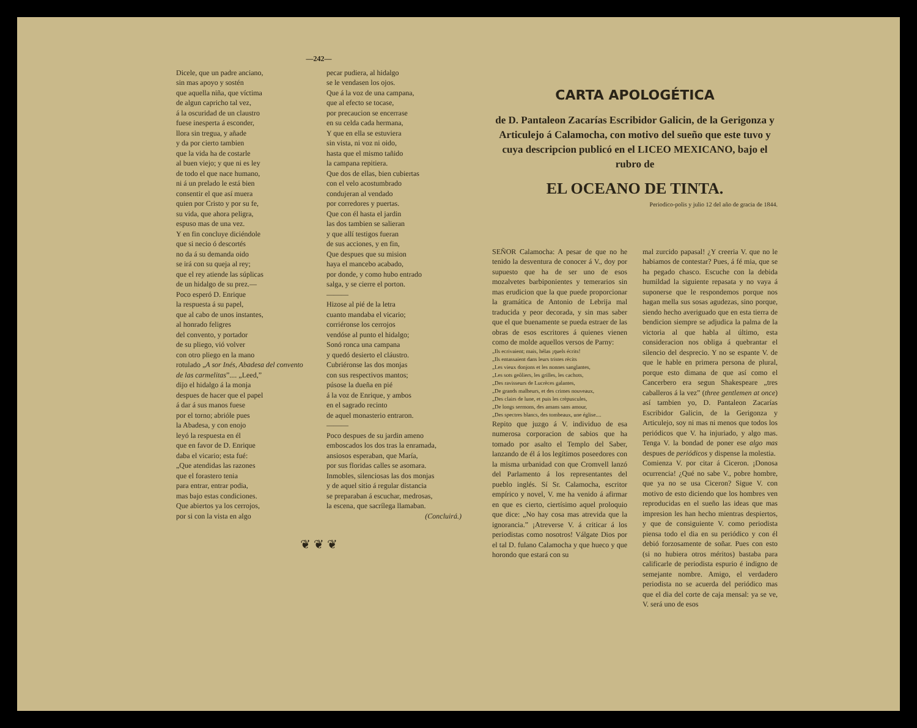—242—
Dicele, que un padre anciano,
sin mas apoyo y sostén
que aquella niña, que víctima
de algun capricho tal vez,
á la oscuridad de un claustro
fuese inesperta á esconder,
llora sin tregua, y añade
y da por cierto tambien
que la vida ha de costarle
al buen viejo; y que ni es ley
de todo el que nace humano,
ni á un prelado le está bien
consentir el que así muera
quien por Cristo y por su fe,
su vida, que ahora peligra,
espuso mas de una vez.
Y en fin concluye diciéndole
que si necio ó descortés
no da á su demanda oido
se irá con su queja al rey;
que el rey atiende las súplicas
de un hidalgo de su prez.—
Poco esperó D. Enrique
la respuesta á su papel,
que al cabo de unos instantes,
al honrado feligres
del convento, y portador
de su pliego, vió volver
con otro pliego en la mano
rotulado „A sor Inés, Abadesa del convento de las carmelitas”.... „Leed,”
dijo el hidalgo á la monja
despues de hacer que el papel
á dar á sus manos fuese
por el torno; abrióle pues
la Abadesa, y con enojo
leyó la respuesta en él
que en favor de D. Enrique
daba el vicario; esta fué:
„Que atendidas las razones
que el forastero tenia
para entrar, entrar podia,
mas bajo estas condiciones.
Que abiertos ya los cerrojos,
por si con la vista en algo
pecar pudiera, al hidalgo
se le vendasen los ojos.
Que á la voz de una campana,
que al efecto se tocase,
por precaucion se encerrase
en su celda cada hermana,
Y que en ella se estuviera
sin vista, ni voz ni oido,
hasta que el mismo tañido
la campana repitiera.
Que dos de ellas, bien cubiertas
con el velo acostumbrado
condujeran al vendado
por corredores y puertas.
Que con él hasta el jardin
las dos tambien se salieran
y que allí testigos fueran
de sus acciones, y en fin,
Que despues que su mision
haya el mancebo acabado,
por donde, y como hubo entrado
salga, y se cierre el porton.
———
Hizose al pié de la letra
cuanto mandaba el vicario;
corriéronse los cerrojos
vendóse al punto el hidalgo;
Sonó ronca una campana
y quedó desierto el cláustro.
Cubriéronse las dos monjas
con sus respectivos mantos;
púsose la dueña en pié
á la voz de Enrique, y ambos
en el sagrado recinto
de aquel monasterio entraron.
———
Poco despues de su jardin ameno
emboscados los dos tras la enramada,
ansiosos esperaban, que María,
por sus floridas calles se asomara.
Inmobles, silenciosas las dos monjas
y de aquel sitio á regular distancia
se preparaban á escuchar, medrosas,
la escena, que sacrílega llamaban.
(Concluirá.)
❦ ❦ ❦
CARTA APOLOGÉTICA
de D. Pantaleon Zacarías Escribidor Galicin, de la Gerigonza y Articulejo á Calamocha, con motivo del sueño que este tuvo y cuya descripcion publicó en el LICEO MEXICANO, bajo el rubro de
EL OCEANO DE TINTA.
Periodico-polis y julio 12 del año de gracia de 1844.
SEÑOR Calamocha: A pesar de que no he tenido la desventura de conocer á V., doy por supuesto que ha de ser uno de esos mozalvetes barbiponientes y temerarios sin mas erudicion que la que puede proporcionar la gramática de Antonio de Lebrija mal traducida y peor decorada, y sin mas saber que el que buenamente se pueda estraer de las obras de esos escritores á quienes vienen como de molde aquellos versos de Parny:
„Ils ecrivaient; mais, hélas ¡quels écrits!
„Ils entassaient dans leurs tristes rècits
„Les vieux donjons et les nonnes sanglantes,
„Les sots geôliers, les grilles, les cachots,
„Des ravisseurs de Lucrèces galantes,
„De grands malheurs, et des crimes nouveaux,
„Des clairs de lune, et puis les crèpuscules,
„De longs sermons, des amans sans amour,
„Des spectres blancs, des tombeaux, une église....
Repito que juzgo á V. individuo de esa numerosa corporacion de sabios que ha tomado por asalto el Templo del Saber, lanzando de él á los legítimos poseedores con la misma urbanidad con que Cromvell lanzó del Parlamento á los representantes del pueblo inglés. Sí Sr. Calamocha, escritor empírico y novel, V. me ha venido á afirmar en que es cierto, ciertísimo aquel proloquio que dice: „No hay cosa mas atrevida que la ignorancia.” ¡Atreverse V. á criticar á los periodistas como nosotros! Válgate Dios por el tal D. fulano Calamocha y que hueco y que horondo que estará con su
mal zurcido papasal! ¿Y creeria V. que no le habiamos de contestar? Pues, á fé mia, que se ha pegado chasco. Escuche con la debida humildad la siguiente repasata y no vaya á suponerse que le respondemos porque nos hagan mella sus sosas agudezas, sino porque, siendo hecho averiguado que en esta tierra de bendicion siempre se adjudica la palma de la victoria al que habla al último, esta consideracion nos obliga á quebrantar el silencio del desprecio. Y no se espante V. de que le hable en primera persona de plural, porque esto dimana de que así como el Cancerbero era segun Shakespeare „tres caballeros á la vez” (three gentlemen at once) así tambien yo, D. Pantaleon Zacarías Escribidor Galicin, de la Gerigonza y Articulejo, soy ni mas ni menos que todos los periódicos que V. ha injuriado, y algo mas. Tenga V. la bondad de poner ese algo mas despues de periódicos y dispense la molestia.
Comienza V. por citar á Ciceron. ¡Donosa ocurrencia! ¿Qué no sabe V., pobre hombre, que ya no se usa Ciceron? Sigue V. con motivo de esto diciendo que los hombres ven reproducidas en el sueño las ideas que mas impresion les han hecho mientras despiertos, y que de consiguiente V. como periodista piensa todo el dia en su periódico y con él debió forzosamente de soñar. Pues con esto (si no hubiera otros méritos) bastaba para calificarle de periodista espurio é indigno de semejante nombre. Amigo, el verdadero periodista no se acuerda del periódico mas que el dia del corte de caja mensal: ya se ve, V. será uno de esos